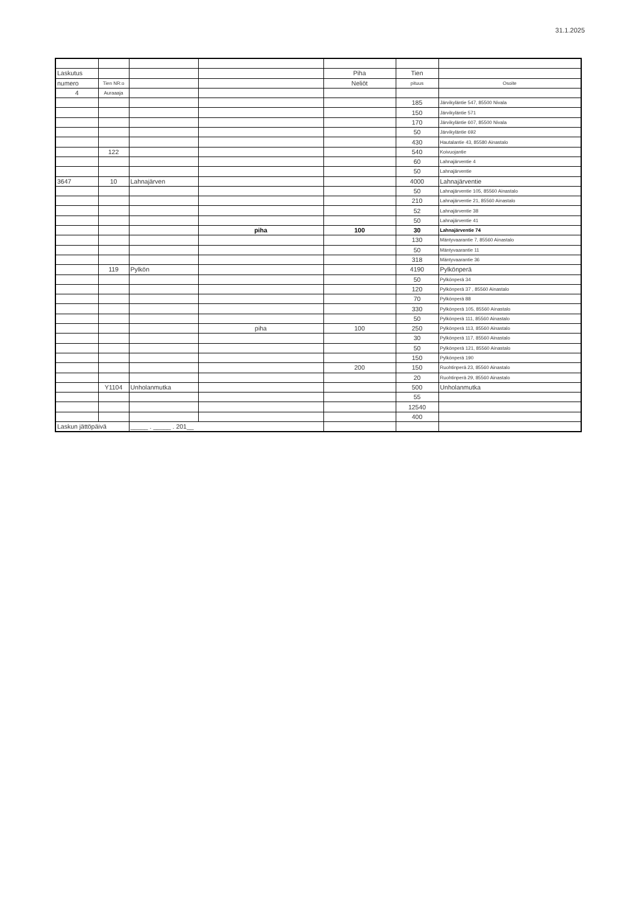31.1.2025
| Laskutus | | | | Piha | Tien | |
| numero | Tien NR:o | | | Neliöt | pituus | Osoite |
| 4 | Auraaaja | | | | | |
| | | | | | 185 | Järvikyläntie 547, 85500 Nivala |
| | | | | | 150 | Järvikyläntie 571 |
| | | | | | 170 | Järvikyläntie 607, 85500 Nivala |
| | | | | | 50 | Järvikyläntie 692 |
| | | | | | 430 | Hautalantie 43, 85580 Ainastalo |
| | 122 | | | | 540 | Koivuojantie |
| | | | | | 60 | Lahnajärventie 4 |
| | | | | | 50 | Lahnajärventie |
| 3647 | 10 | Lahnajärven | | | 4000 | Lahnajärventie |
| | | | | | 50 | Lahnajärventie 105, 85560 Ainastalo |
| | | | | | 210 | Lahnajärventie 21, 85560 Ainastalo |
| | | | | | 52 | Lahnajärventie 38 |
| | | | | | 50 | Lahnajärventie 41 |
| | | | piha | 100 | 30 | Lahnajärventie 74 |
| | | | | | 130 | Mäntyvaarantie 7, 85560 Ainastalo |
| | | | | | 50 | Mäntyvaarantie 11 |
| | | | | | 318 | Mäntyvaarantie 36 |
| | 119 | Pylkön | | | 4190 | Pylkönperä |
| | | | | | 50 | Pylkönperä 34 |
| | | | | | 120 | Pylkönperä 37 , 85560 Ainastalo |
| | | | | | 70 | Pylkönperä 88 |
| | | | | | 330 | Pylkönperä 105, 85560 Ainastalo |
| | | | | | 50 | Pylkönperä 111, 85560 Ainastalo |
| | | | piha | 100 | 250 | Pylkönperä 113, 85560 Ainastalo |
| | | | | | 30 | Pylkönperä 117, 85560 Ainastalo |
| | | | | | 50 | Pylkönperä 121, 85560 Ainastalo |
| | | | | | 150 | Pylkönperä 190 |
| | | | | 200 | 150 | Ruohtinperä 23, 85560 Ainastalo |
| | | | | | 20 | Ruohtinperä 29, 85560 Ainastalo |
| | Y1104 | Unholanmutka | | | 500 | Unholanmutka |
| | | | | | 55 | |
| | | | | | 12540 | |
| | | | | | 400 | |
| Laskun jättöpäivä | | _____ . _____ . 201__ | | | | |